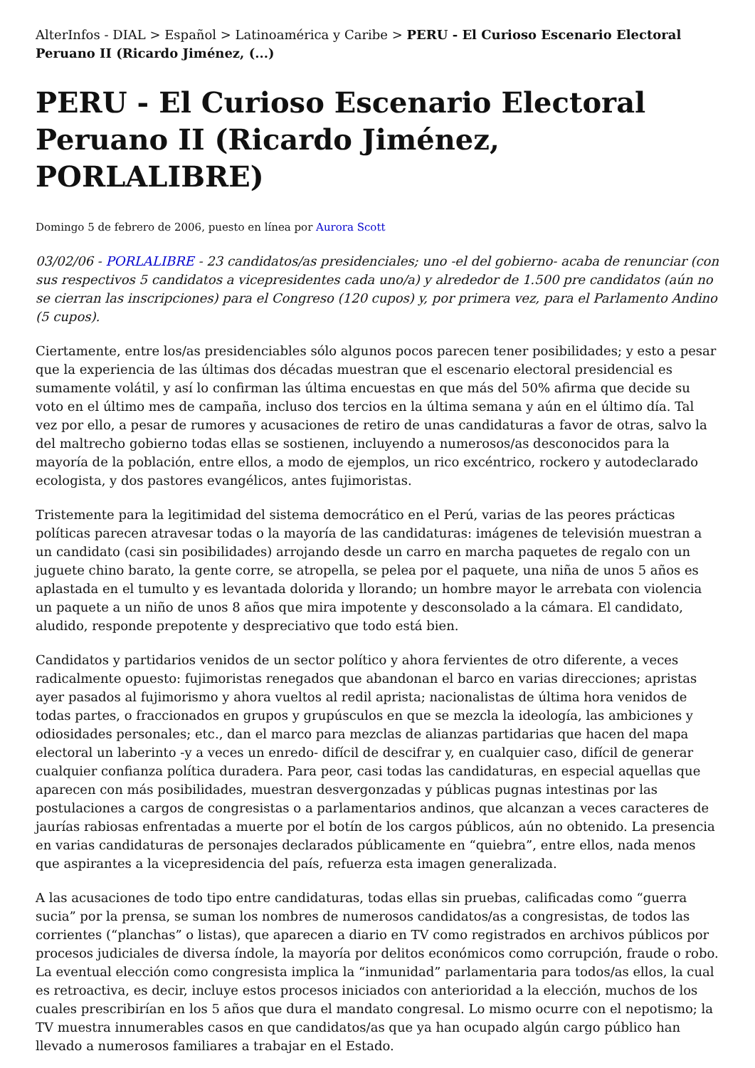AlterInfos - DIAL > Español > Latinoamérica y Caribe > PERU - El Curioso Escenario Electoral Peruano II (Ricardo Jiménez, (...)
PERU - El Curioso Escenario Electoral Peruano II (Ricardo Jiménez, PORLALIBRE)
Domingo 5 de febrero de 2006, puesto en línea por Aurora Scott
03/02/06 - PORLALIBRE - 23 candidatos/as presidenciales; uno -el del gobierno- acaba de renunciar (con sus respectivos 5 candidatos a vicepresidentes cada uno/a) y alrededor de 1.500 pre candidatos (aún no se cierran las inscripciones) para el Congreso (120 cupos) y, por primera vez, para el Parlamento Andino (5 cupos).
Ciertamente, entre los/as presidenciables sólo algunos pocos parecen tener posibilidades; y esto a pesar que la experiencia de las últimas dos décadas muestran que el escenario electoral presidencial es sumamente volátil, y así lo confirman las última encuestas en que más del 50% afirma que decide su voto en el último mes de campaña, incluso dos tercios en la última semana y aún en el último día. Tal vez por ello, a pesar de rumores y acusaciones de retiro de unas candidaturas a favor de otras, salvo la del maltrecho gobierno todas ellas se sostienen, incluyendo a numerosos/as desconocidos para la mayoría de la población, entre ellos, a modo de ejemplos, un rico excéntrico, rockero y autodeclarado ecologista, y dos pastores evangélicos, antes fujimoristas.
Tristemente para la legitimidad del sistema democrático en el Perú, varias de las peores prácticas políticas parecen atravesar todas o la mayoría de las candidaturas: imágenes de televisión muestran a un candidato (casi sin posibilidades) arrojando desde un carro en marcha paquetes de regalo con un juguete chino barato, la gente corre, se atropella, se pelea por el paquete, una niña de unos 5 años es aplastada en el tumulto y es levantada dolorida y llorando; un hombre mayor le arrebata con violencia un paquete a un niño de unos 8 años que mira impotente y desconsolado a la cámara. El candidato, aludido, responde prepotente y despreciativo que todo está bien.
Candidatos y partidarios venidos de un sector político y ahora fervientes de otro diferente, a veces radicalmente opuesto: fujimoristas renegados que abandonan el barco en varias direcciones; apristas ayer pasados al fujimorismo y ahora vueltos al redil aprista; nacionalistas de última hora venidos de todas partes, o fraccionados en grupos y grupúsculos en que se mezcla la ideología, las ambiciones y odiosidades personales; etc., dan el marco para mezclas de alianzas partidarias que hacen del mapa electoral un laberinto -y a veces un enredo- difícil de descifrar y, en cualquier caso, difícil de generar cualquier confianza política duradera. Para peor, casi todas las candidaturas, en especial aquellas que aparecen con más posibilidades, muestran desvergonzadas y públicas pugnas intestinas por las postulaciones a cargos de congresistas o a parlamentarios andinos, que alcanzan a veces caracteres de jaurías rabiosas enfrentadas a muerte por el botín de los cargos públicos, aún no obtenido. La presencia en varias candidaturas de personajes declarados públicamente en “quiebra”, entre ellos, nada menos que aspirantes a la vicepresidencia del país, refuerza esta imagen generalizada.
A las acusaciones de todo tipo entre candidaturas, todas ellas sin pruebas, calificadas como “guerra sucia” por la prensa, se suman los nombres de numerosos candidatos/as a congresistas, de todos las corrientes (“planchas” o listas), que aparecen a diario en TV como registrados en archivos públicos por procesos judiciales de diversa índole, la mayoría por delitos económicos como corrupción, fraude o robo. La eventual elección como congresista implica la “inmunidad” parlamentaria para todos/as ellos, la cual es retroactiva, es decir, incluye estos procesos iniciados con anterioridad a la elección, muchos de los cuales prescribirían en los 5 años que dura el mandato congresal. Lo mismo ocurre con el nepotismo; la TV muestra innumerables casos en que candidatos/as que ya han ocupado algún cargo público han llevado a numerosos familiares a trabajar en el Estado.